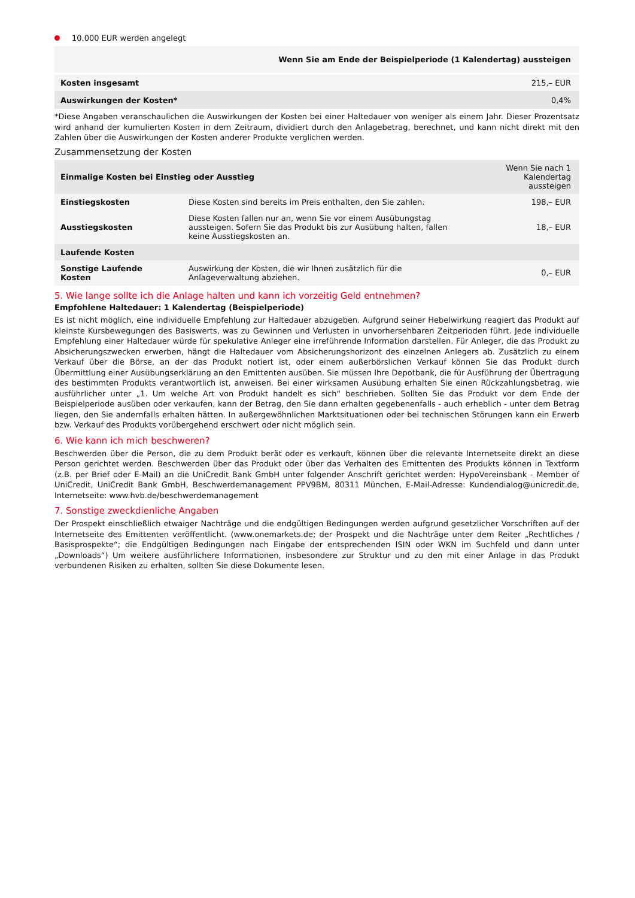10.000 EUR werden angelegt
| | Wenn Sie am Ende der Beispielperiode (1 Kalendertag) aussteigen |
| --- | --- |
| Kosten insgesamt | 215,– EUR |
| Auswirkungen der Kosten* | 0,4% |
*Diese Angaben veranschaulichen die Auswirkungen der Kosten bei einer Haltedauer von weniger als einem Jahr. Dieser Prozentsatz wird anhand der kumulierten Kosten in dem Zeitraum, dividiert durch den Anlagebetrag, berechnet, und kann nicht direkt mit den Zahlen über die Auswirkungen der Kosten anderer Produkte verglichen werden.
Zusammensetzung der Kosten
| Einmalige Kosten bei Einstieg oder Ausstieg | | Wenn Sie nach 1 Kalendertag aussteigen |
| --- | --- | --- |
| Einstiegskosten | Diese Kosten sind bereits im Preis enthalten, den Sie zahlen. | 198,– EUR |
| Ausstiegskosten | Diese Kosten fallen nur an, wenn Sie vor einem Ausübungstag aussteigen. Sofern Sie das Produkt bis zur Ausübung halten, fallen keine Ausstiegskosten an. | 18,– EUR |
| Laufende Kosten | | |
| Sonstige Laufende Kosten | Auswirkung der Kosten, die wir Ihnen zusätzlich für die Anlageverwaltung abziehen. | 0,– EUR |
5. Wie lange sollte ich die Anlage halten und kann ich vorzeitig Geld entnehmen?
Empfohlene Haltedauer: 1 Kalendertag (Beispielperiode)
Es ist nicht möglich, eine individuelle Empfehlung zur Haltedauer abzugeben. Aufgrund seiner Hebelwirkung reagiert das Produkt auf kleinste Kursbewegungen des Basiswerts, was zu Gewinnen und Verlusten in unvorhersehbaren Zeitperioden führt. Jede individuelle Empfehlung einer Haltedauer würde für spekulative Anleger eine irreführende Information darstellen. Für Anleger, die das Produkt zu Absicherungszwecken erwerben, hängt die Haltedauer vom Absicherungshorizont des einzelnen Anlegers ab. Zusätzlich zu einem Verkauf über die Börse, an der das Produkt notiert ist, oder einem außerbörslichen Verkauf können Sie das Produkt durch Übermittlung einer Ausübungserklärung an den Emittenten ausüben. Sie müssen Ihre Depotbank, die für Ausführung der Übertragung des bestimmten Produkts verantwortlich ist, anweisen. Bei einer wirksamen Ausübung erhalten Sie einen Rückzahlungsbetrag, wie ausführlicher unter „1. Um welche Art von Produkt handelt es sich“ beschrieben. Sollten Sie das Produkt vor dem Ende der Beispielperiode ausüben oder verkaufen, kann der Betrag, den Sie dann erhalten gegebenenfalls - auch erheblich - unter dem Betrag liegen, den Sie andernfalls erhalten hätten. In außergewöhnlichen Marktsituationen oder bei technischen Störungen kann ein Erwerb bzw. Verkauf des Produkts vorübergehend erschwert oder nicht möglich sein.
6. Wie kann ich mich beschweren?
Beschwerden über die Person, die zu dem Produkt berät oder es verkauft, können über die relevante Internetseite direkt an diese Person gerichtet werden. Beschwerden über das Produkt oder über das Verhalten des Emittenten des Produkts können in Textform (z.B. per Brief oder E-Mail) an die UniCredit Bank GmbH unter folgender Anschrift gerichtet werden: HypoVereinsbank - Member of UniCredit, UniCredit Bank GmbH, Beschwerdemanagement PPV9BM, 80311 München, E-Mail-Adresse: Kundendialog@unicredit.de, Internetseite: www.hvb.de/beschwerdemanagement
7. Sonstige zweckdienliche Angaben
Der Prospekt einschließlich etwaiger Nachträge und die endgültigen Bedingungen werden aufgrund gesetzlicher Vorschriften auf der Internetseite des Emittenten veröffentlicht. (www.onemarkets.de; der Prospekt und die Nachträge unter dem Reiter „Rechtliches / Basisprospekte“; die Endgültigen Bedingungen nach Eingabe der entsprechenden ISIN oder WKN im Suchfeld und dann unter „Downloads“) Um weitere ausführlichere Informationen, insbesondere zur Struktur und zu den mit einer Anlage in das Produkt verbundenen Risiken zu erhalten, sollten Sie diese Dokumente lesen.